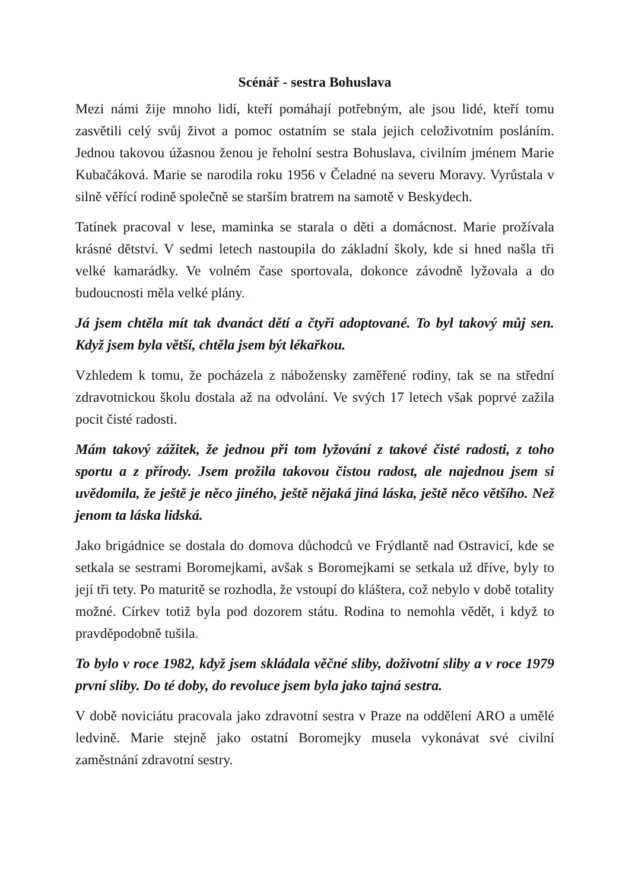Scénář - sestra Bohuslava
Mezi námi žije mnoho lidí, kteří pomáhají potřebným, ale jsou lidé, kteří tomu zasvětili celý svůj život a pomoc ostatním se stala jejich celoživotním posláním. Jednou takovou úžasnou ženou je řeholní sestra Bohuslava, civilním jménem Marie Kubačáková. Marie se narodila roku 1956 v Čeladné na severu Moravy. Vyrůstala v silně věřící rodině společně se starším bratrem na samotě v Beskydech.
Tatínek pracoval v lese, maminka se starala o děti a domácnost. Marie prožívala krásné dětství. V sedmi letech nastoupila do základní školy, kde si hned našla tři velké kamarádky. Ve volném čase sportovala, dokonce závodně lyžovala a do budoucnosti měla velké plány.
Já jsem chtěla mít tak dvanáct dětí a čtyři adoptované. To byl takový můj sen. Když jsem byla větší, chtěla jsem být lékařkou.
Vzhledem k tomu, že pocházela z nábožensky zaměřené rodiny, tak se na střední zdravotnickou školu dostala až na odvolání. Ve svých 17 letech však poprvé zažila pocit čisté radosti.
Mám takový zážitek, že jednou při tom lyžování z takové čisté radosti, z toho sportu a z přírody. Jsem prožila takovou čistou radost, ale najednou jsem si uvědomila, že ještě je něco jiného, ještě nějaká jiná láska, ještě něco většího. Než jenom ta láska lidská.
Jako brigádnice se dostala do domova důchodců ve Frýdlantě nad Ostravicí, kde se setkala se sestrami Boromejkami, avšak s Boromejkami se setkala už dříve, byly to její tři tety. Po maturitě se rozhodla, že vstoupí do kláštera, což nebylo v době totality možné. Církev totiž byla pod dozorem státu. Rodina to nemohla vědět, i když to pravděpodobně tušila.
To bylo v roce 1982, když jsem skládala věčné sliby, doživotní sliby a v roce 1979 první sliby. Do té doby, do revoluce jsem byla jako tajná sestra.
V době noviciátu pracovala jako zdravotní sestra v Praze na oddělení ARO a umělé ledvině. Marie stejně jako ostatní Boromejky musela vykonávat své civilní zaměstnání zdravotní sestry.